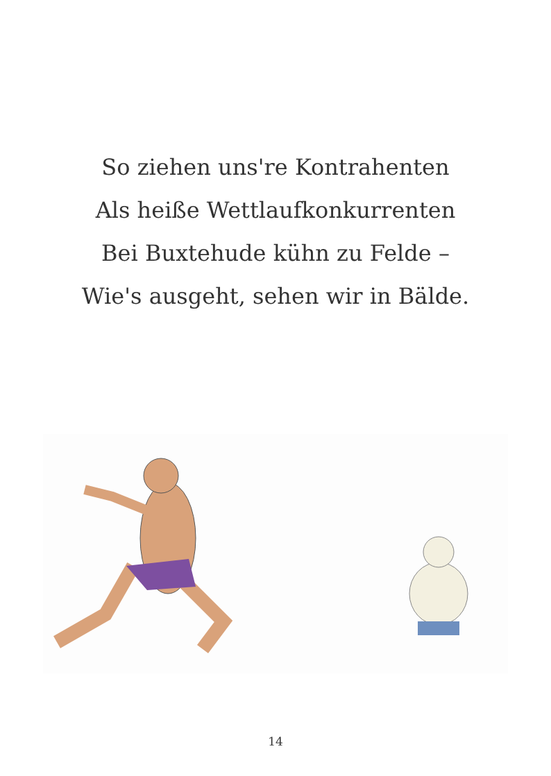So ziehen uns're Kontrahenten
Als heiße Wettlaufkonkurrenten
Bei Buxtehude kühn zu Felde –
Wie's ausgeht, sehen wir in Bälde.
14